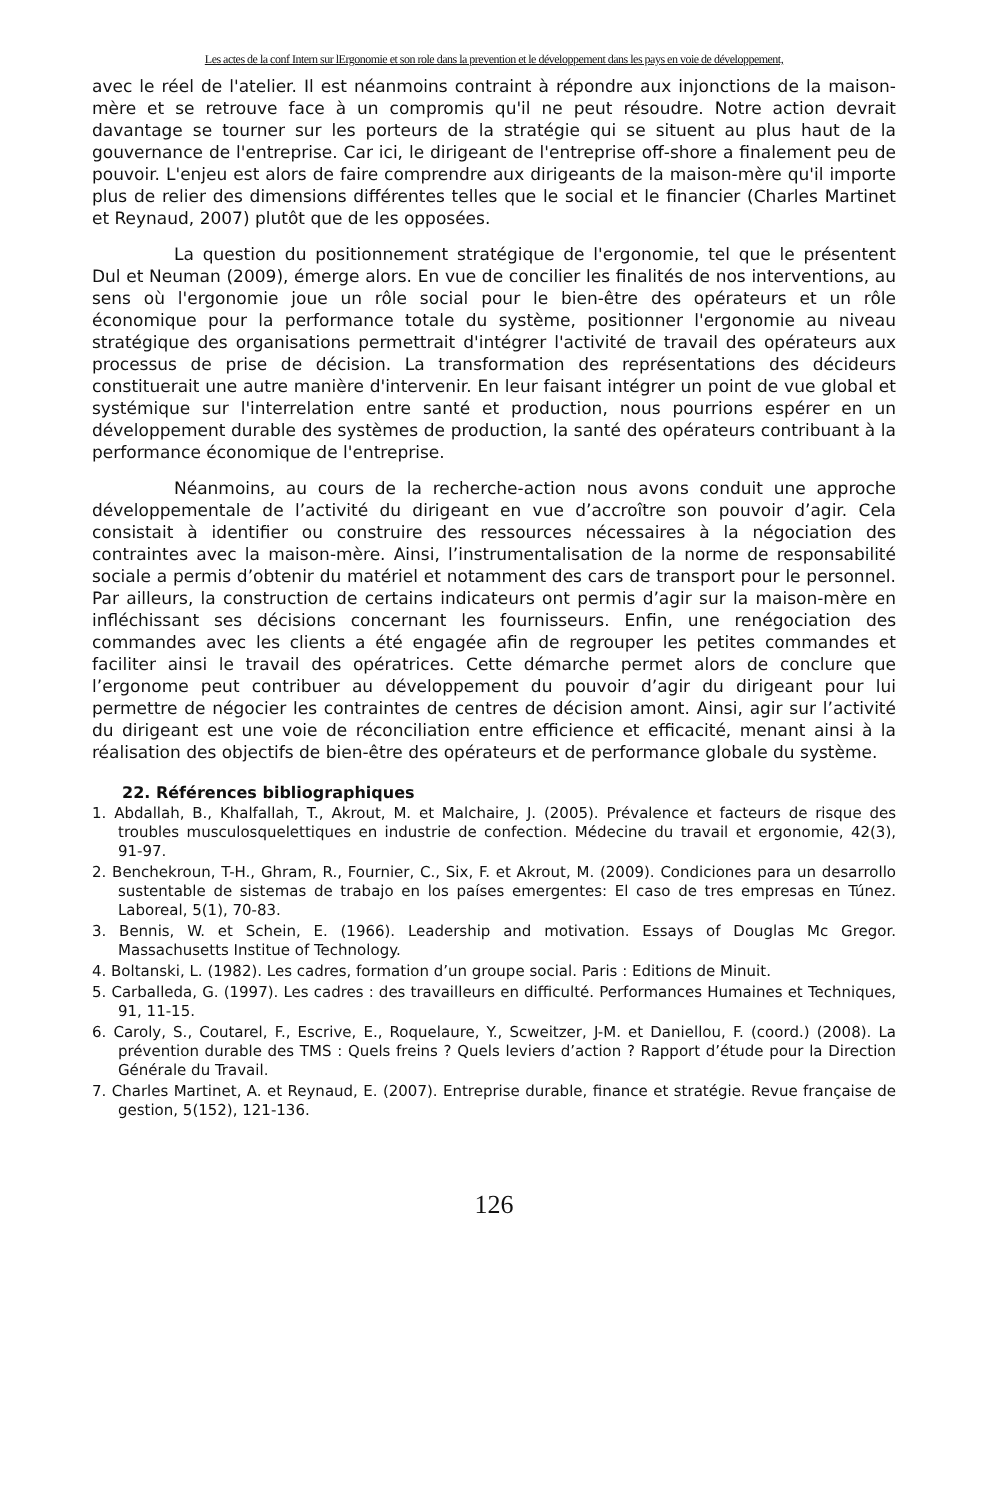Les actes de la conf Intern sur lErgonomie et son role dans la prevention et le développement dans les pays en voie de développement,
avec le réel de l'atelier. Il est néanmoins contraint à répondre aux injonctions de la maison-mère et se retrouve face à un compromis qu'il ne peut résoudre. Notre action devrait davantage se tourner sur les porteurs de la stratégie qui se situent au plus haut de la gouvernance de l'entreprise. Car ici, le dirigeant de l'entreprise off-shore a finalement peu de pouvoir. L'enjeu est alors de faire comprendre aux dirigeants de la maison-mère qu'il importe plus de relier des dimensions différentes telles que le social et le financier (Charles Martinet et Reynaud, 2007) plutôt que de les opposées.
La question du positionnement stratégique de l'ergonomie, tel que le présentent Dul et Neuman (2009), émerge alors. En vue de concilier les finalités de nos interventions, au sens où l'ergonomie joue un rôle social pour le bien-être des opérateurs et un rôle économique pour la performance totale du système, positionner l'ergonomie au niveau stratégique des organisations permettrait d'intégrer l'activité de travail des opérateurs aux processus de prise de décision. La transformation des représentations des décideurs constituerait une autre manière d'intervenir. En leur faisant intégrer un point de vue global et systémique sur l'interrelation entre santé et production, nous pourrions espérer en un développement durable des systèmes de production, la santé des opérateurs contribuant à la performance économique de l'entreprise.
Néanmoins, au cours de la recherche-action nous avons conduit une approche développementale de l’activité du dirigeant en vue d’accroître son pouvoir d’agir. Cela consistait à identifier ou construire des ressources nécessaires à la négociation des contraintes avec la maison-mère. Ainsi, l’instrumentalisation de la norme de responsabilité sociale a permis d’obtenir du matériel et notamment des cars de transport pour le personnel. Par ailleurs, la construction de certains indicateurs ont permis d’agir sur la maison-mère en infléchissant ses décisions concernant les fournisseurs. Enfin, une renégociation des commandes avec les clients a été engagée afin de regrouper les petites commandes et faciliter ainsi le travail des opératrices. Cette démarche permet alors de conclure que l’ergonome peut contribuer au développement du pouvoir d’agir du dirigeant pour lui permettre de négocier les contraintes de centres de décision amont. Ainsi, agir sur l’activité du dirigeant est une voie de réconciliation entre efficience et efficacité, menant ainsi à la réalisation des objectifs de bien-être des opérateurs et de performance globale du système.
22. Références bibliographiques
1. Abdallah, B., Khalfallah, T., Akrout, M. et Malchaire, J. (2005). Prévalence et facteurs de risque des troubles musculosquelettiques en industrie de confection. Médecine du travail et ergonomie, 42(3), 91-97.
2. Benchekroun, T-H., Ghram, R., Fournier, C., Six, F. et Akrout, M. (2009). Condiciones para un desarrollo sustentable de sistemas de trabajo en los países emergentes: El caso de tres empresas en Túnez. Laboreal, 5(1), 70-83.
3. Bennis, W. et Schein, E. (1966). Leadership and motivation. Essays of Douglas Mc Gregor. Massachusetts Institue of Technology.
4. Boltanski, L. (1982). Les cadres, formation d’un groupe social. Paris : Editions de Minuit.
5. Carballeda, G. (1997). Les cadres : des travailleurs en difficulté. Performances Humaines et Techniques, 91, 11-15.
6. Caroly, S., Coutarel, F., Escrive, E., Roquelaure, Y., Scweitzer, J-M. et Daniellou, F. (coord.) (2008). La prévention durable des TMS : Quels freins ? Quels leviers d’action ? Rapport d’étude pour la Direction Générale du Travail.
7. Charles Martinet, A. et Reynaud, E. (2007). Entreprise durable, finance et stratégie. Revue française de gestion, 5(152), 121-136.
126